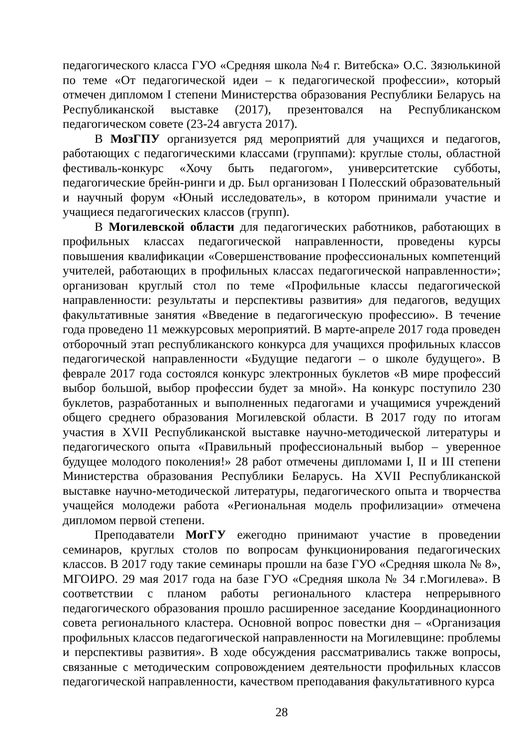педагогического класса ГУО «Средняя школа №4 г. Витебска» О.С. Зязюлькиной по теме «От педагогической идеи – к педагогической профессии», который отмечен дипломом I степени Министерства образования Республики Беларусь на Республиканской выставке (2017), презентовался на Республиканском педагогическом совете (23-24 августа 2017).
В МозГПУ организуется ряд мероприятий для учащихся и педагогов, работающих с педагогическими классами (группами): круглые столы, областной фестиваль-конкурс «Хочу быть педагогом», университетские субботы, педагогические брейн-ринги и др. Был организован I Полесский образовательный и научный форум «Юный исследователь», в котором принимали участие и учащиеся педагогических классов (групп).
В Могилевской области для педагогических работников, работающих в профильных классах педагогической направленности, проведены курсы повышения квалификации «Совершенствование профессиональных компетенций учителей, работающих в профильных классах педагогической направленности»; организован круглый стол по теме «Профильные классы педагогической направленности: результаты и перспективы развития» для педагогов, ведущих факультативные занятия «Введение в педагогическую профессию». В течение года проведено 11 межкурсовых мероприятий. В марте-апреле 2017 года проведен отборочный этап республиканского конкурса для учащихся профильных классов педагогической направленности «Будущие педагоги – о школе будущего». В феврале 2017 года состоялся конкурс электронных буклетов «В мире профессий выбор большой, выбор профессии будет за мной». На конкурс поступило 230 буклетов, разработанных и выполненных педагогами и учащимися учреждений общего среднего образования Могилевской области. В 2017 году по итогам участия в XVII Республиканской выставке научно-методической литературы и педагогического опыта «Правильный профессиональный выбор – уверенное будущее молодого поколения!» 28 работ отмечены дипломами I, II и III степени Министерства образования Республики Беларусь. На XVII Республиканской выставке научно-методической литературы, педагогического опыта и творчества учащейся молодежи работа «Региональная модель профилизации» отмечена дипломом первой степени.
Преподаватели МогГУ ежегодно принимают участие в проведении семинаров, круглых столов по вопросам функционирования педагогических классов. В 2017 году такие семинары прошли на базе ГУО «Средняя школа № 8», МГОИРО. 29 мая 2017 года на базе ГУО «Средняя школа № 34 г.Могилева». В соответствии с планом работы регионального кластера непрерывного педагогического образования прошло расширенное заседание Координационного совета регионального кластера. Основной вопрос повестки дня – «Организация профильных классов педагогической направленности на Могилевщине: проблемы и перспективы развития». В ходе обсуждения рассматривались также вопросы, связанные с методическим сопровождением деятельности профильных классов педагогической направленности, качеством преподавания факультативного курса
28